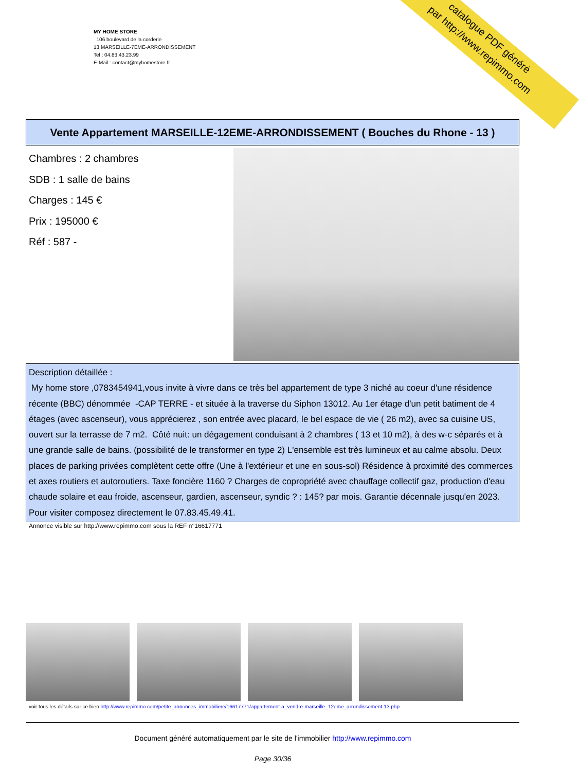MY HOME STORE
106 boulevard de la corderie
13 MARSEILLE-7EME-ARRONDISSEMENT
Tel : 04.83.43.23.99
E-Mail : contact@myhomestore.fr
catalogue PDF généré
par http://www.repimmo.com
Vente Appartement MARSEILLE-12EME-ARRONDISSEMENT ( Bouches du Rhone - 13 )
Chambres : 2 chambres
SDB : 1 salle de bains
Charges : 145 €
Prix : 195000 €
Réf : 587 -
Description détaillée :
My home store ,0783454941,vous invite à vivre dans ce très bel appartement de type 3 niché au coeur d'une résidence récente (BBC) dénommée -CAP TERRE - et située à la traverse du Siphon 13012. Au 1er étage d'un petit batiment de 4 étages (avec ascenseur), vous apprécierez , son entrée avec placard, le bel espace de vie ( 26 m2), avec sa cuisine US, ouvert sur la terrasse de 7 m2. Côté nuit: un dégagement conduisant à 2 chambres ( 13 et 10 m2), à des w-c séparés et à une grande salle de bains. (possibilité de le transformer en type 2) L'ensemble est très lumineux et au calme absolu. Deux places de parking privées complètent cette offre (Une à l'extérieur et une en sous-sol) Résidence à proximité des commerces et axes routiers et autoroutiers. Taxe foncière 1160 ? Charges de copropriété avec chauffage collectif gaz, production d'eau chaude solaire et eau froide, ascenseur, gardien, ascenseur, syndic ? : 145? par mois. Garantie décennale jusqu'en 2023. Pour visiter composez directement le 07.83.45.49.41.
Annonce visible sur http://www.repimmo.com sous la REF n°16617771
voir tous les détails sur ce bien http://www.repimmo.com/petite_annonces_immobiliere/16617771/appartement-a_vendre-marseille_12eme_arrondissement-13.php
Document généré automatiquement par le site de l'immobilier http://www.repimmo.com
Page 30/36